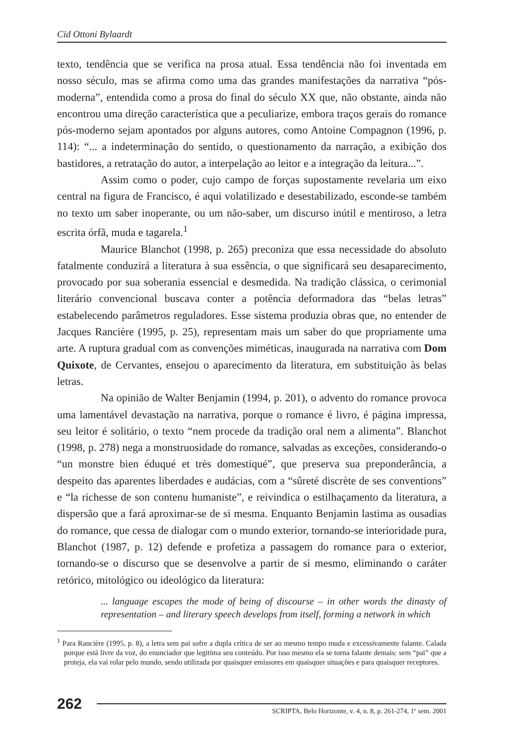Cid Ottoni Bylaardt
texto, tendência que se verifica na prosa atual. Essa tendência não foi inventada em nosso século, mas se afirma como uma das grandes manifestações da narrativa “pós-moderna”, entendida como a prosa do final do século XX que, não obstante, ainda não encontrou uma direção característica que a peculiarize, embora traços gerais do romance pós-moderno sejam apontados por alguns autores, como Antoine Compagnon (1996, p. 114): “... a indeterminação do sentido, o questionamento da narração, a exibição dos bastidores, a retratação do autor, a interpelação ao leitor e a integração da leitura...”.
Assim como o poder, cujo campo de forças supostamente revelaria um eixo central na figura de Francisco, é aqui volatilizado e desestabilizado, esconde-se também no texto um saber inoperante, ou um não-saber, um discurso inútil e mentiroso, a letra escrita órfã, muda e tagarela.<sup>1</sup>
Maurice Blanchot (1998, p. 265) preconiza que essa necessidade do absoluto fatalmente conduzirá a literatura à sua essência, o que significará seu desaparecimento, provocado por sua soberania essencial e desmedida. Na tradição clássica, o cerimonial literário convencional buscava conter a potência deformadora das “belas letras” estabelecendo parâmetros reguladores. Esse sistema produzia obras que, no entender de Jacques Rancière (1995, p. 25), representam mais um saber do que propriamente uma arte. A ruptura gradual com as convenções miméticas, inaugurada na narrativa com Dom Quixote, de Cervantes, ensejou o aparecimento da literatura, em substituição às belas letras.
Na opinião de Walter Benjamin (1994, p. 201), o advento do romance provoca uma lamentável devastação na narrativa, porque o romance é livro, é página impressa, seu leitor é solitário, o texto “nem procede da tradição oral nem a alimenta”. Blanchot (1998, p. 278) nega a monstruosidade do romance, salvadas as exceções, considerando-o “un monstre bien éduqué et très domestiqué”, que preserva sua preponderância, a despeito das aparentes liberdades e audácias, com a “sûreté discrète de ses conventions” e “la richesse de son contenu humaniste”, e reivindica o estilhaçamento da literatura, a dispersão que a fará aproximar-se de si mesma. Enquanto Benjamin lastima as ousadias do romance, que cessa de dialogar com o mundo exterior, tornando-se interioridade pura, Blanchot (1987, p. 12) defende e profetiza a passagem do romance para o exterior, tornando-se o discurso que se desenvolve a partir de si mesmo, eliminando o caráter retórico, mitológico ou ideológico da literatura:
... language escapes the mode of being of discourse – in other words the dinasty of representation – and literary speech develops from itself, forming a network in which
<sup>1</sup> Para Rancière (1995, p. 8), a letra sem pai sofre a dupla crítica de ser ao mesmo tempo muda e excessivamente falante. Calada porque está livre da voz, do enunciador que legitima seu conteúdo. Por isso mesmo ela se torna falante demais: sem “pai” que a proteja, ela vai rolar pelo mundo, sendo utilizada por quaisquer emissores em quaisquer situações e para quaisquer receptores.
262
SCRIPTA, Belo Horizonte, v. 4, n. 8, p. 261-274, 1º sem. 2001